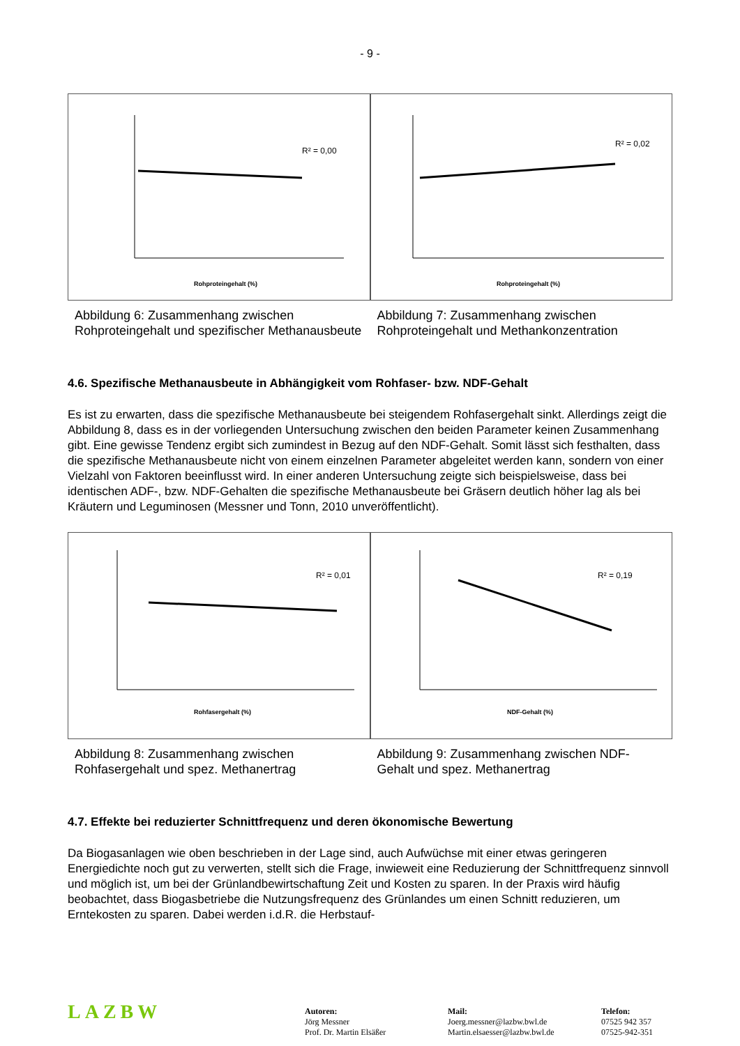- 9 -
R² = 0,00
Rohproteingehalt (%)
R² = 0,02
Rohproteingehalt (%)
Abbildung 6: Zusammenhang zwischen Rohproteingehalt und spezifischer Methanausbeute
Abbildung 7: Zusammenhang zwischen Rohproteingehalt und Methankonzentration
4.6. Spezifische Methanausbeute in Abhängigkeit vom Rohfaser- bzw. NDF-Gehalt
Es ist zu erwarten, dass die spezifische Methanausbeute bei steigendem Rohfasergehalt sinkt. Allerdings zeigt die Abbildung 8, dass es in der vorliegenden Untersuchung zwischen den beiden Parameter keinen Zusammenhang gibt. Eine gewisse Tendenz ergibt sich zumindest in Bezug auf den NDF-Gehalt. Somit lässt sich festhalten, dass die spezifische Methanausbeute nicht von einem einzelnen Parameter abgeleitet werden kann, sondern von einer Vielzahl von Faktoren beeinflusst wird. In einer anderen Untersuchung zeigte sich beispielsweise, dass bei identischen ADF-, bzw. NDF-Gehalten die spezifische Methanausbeute bei Gräsern deutlich höher lag als bei Kräutern und Leguminosen (Messner und Tonn, 2010 unveröffentlicht).
R² = 0,01
Rohfasergehalt (%)
R² = 0,19
NDF-Gehalt (%)
Abbildung 8: Zusammenhang zwischen Rohfasergehalt und spez. Methanertrag
Abbildung 9: Zusammenhang zwischen NDF-Gehalt und spez. Methanertrag
4.7. Effekte bei reduzierter Schnittfrequenz und deren ökonomische Bewertung
Da Biogasanlagen wie oben beschrieben in der Lage sind, auch Aufwüchse mit einer etwas geringeren Energiedichte noch gut zu verwerten, stellt sich die Frage, inwieweit eine Reduzierung der Schnittfrequenz sinnvoll und möglich ist, um bei der Grünlandbewirtschaftung Zeit und Kosten zu sparen. In der Praxis wird häufig beobachtet, dass Biogasbetriebe die Nutzungsfrequenz des Grünlandes um einen Schnitt reduzieren, um Erntekosten zu sparen. Dabei werden i.d.R. die Herbstauf-
LAZBW
Autoren:
Jörg Messner
Prof. Dr. Martin Elsäßer
Mail:
Joerg.messner@lazbw.bwl.de
Martin.elsaesser@lazbw.bwl.de
Telefon:
07525 942 357
07525-942-351